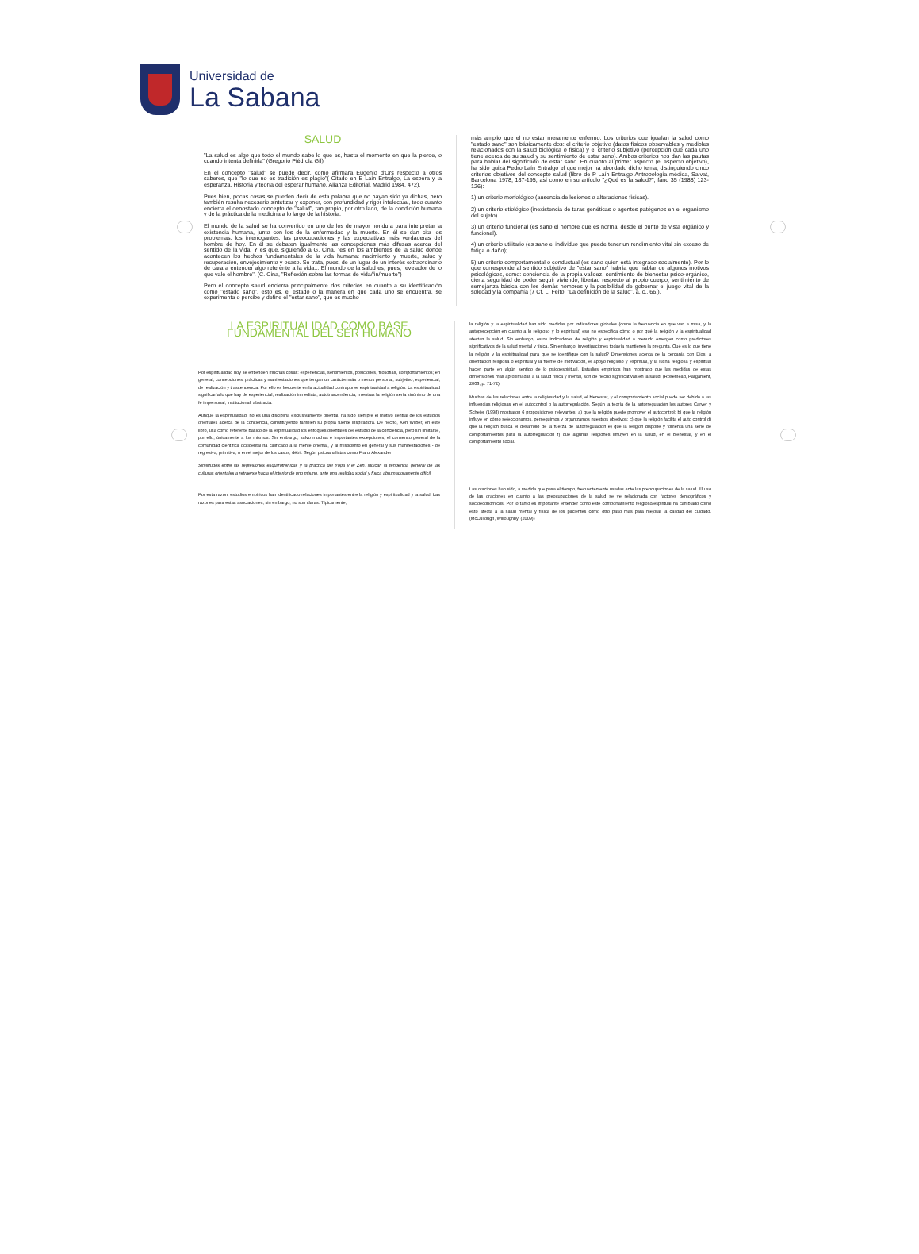Universidad de
La Sabana
SALUD
"La salud es algo que todo el mundo sabe lo que es, hasta el momento en que la pierde, o cuando intenta definirla" (Gregorio Piédrola Gil)
En el concepto "salud" se puede decir, como afirmara Eugenio d'Ors respecto a otros saberes, que "lo que no es tradición es plagio"( Citado en E Laín Entralgo, La espera y la esperanza. Historia y teoría del esperar humano, Alianza Editorial, Madrid 1984, 472).
Pues bien, pocas cosas se pueden decir de esta palabra que no hayan sido ya dichas, pero también resulta necesario sintetizar y exponer, con profundidad y rigor intelectual, todo cuanto encierra el denostado concepto de "salud", tan propio, por otro lado, de la condición humana y de la práctica de la medicina a lo largo de la historia.
El mundo de la salud se ha convertido en uno de los de mayor hondura para interpretar la existencia humana, junto con los de la enfermedad y la muerte. En él se dan cita los problemas, los interrogantes, las preocupaciones y las expectativas más verdaderas del hombre de hoy. En él se debaten igualmente las concepciones más difusas acerca del sentido de la vida. Y es que, siguiendo a G. Cina, "es en los ambientes de la salud donde acontecen los hechos fundamentales de la vida humana: nacimiento y muerte, salud y recuperación, envejecimiento y ocaso. Se trata, pues, de un lugar de un interés extraordinario de cara a entender algo referente a la vida... El mundo de la salud es, pues, revelador de lo que vale el hombre". (C. Cina, "Reflexión sobre las formas de vida/fin/muerte")
Pero el concepto salud encierra principalmente dos criterios en cuanto a su identificación como "estado sano", esto es, el estado o la manera en que cada uno se encuentra, se experimenta o percibe y define el "estar sano", que es mucho
más amplio que el no estar meramente enfermo. Los criterios que igualan la salud como "estado sano" son básicamente dos: el criterio objetivo (datos físicos observables y medibles relacionados con la salud biológica o física) y el criterio subjetivo (percepción que cada uno tiene acerca de su salud y su sentimiento de estar sano). Ambos criterios nos dan las pautas para hablar del significado de estar sano. En cuanto al primer aspecto (el aspecto objetivo), ha sido quizá Pedro Laín Entralgo el que mejor ha abordado dicho tema, distinguiendo cinco criterios objetivos del concepto salud (libro de P Laín Entralgo Antropología médica, Salvat, Barcelona 1978, 187-195, así como en su artículo "¿Qué es la salud?", fano 35 (1988) 123-126):
1) un criterio morfológico (ausencia de lesiones o alteraciones físicas).
2) un criterio etiológico (inexistencia de taras genéticas o agentes patógenos en el organismo del sujeto).
3) un criterio funcional (es sano el hombre que es normal desde el punto de vista orgánico y funcional).
4) un criterio utilitario (es sano el individuo que puede tener un rendimiento vital sin exceso de fatiga o daño);
5) un criterio comportamental o conductual (es sano quien está integrado socialmente). Por lo que corresponde al sentido subjetivo de "estar sano" habría que hablar de algunos motivos psicológicos, como: conciencia de la propia validez, sentimiento de bienestar psico-orgánico, cierta seguridad de poder seguir viviendo, libertad respecto al propio cuerpo, sentimiento de semejanza básica con los demás hombres y la posibilidad de gobernar el juego vital de la soledad y la compañía (7 Cf. L. Feito, "La definición de la salud", a. c., 66.).
LA ESPIRITUALIDAD COMO BASE FUNDAMENTAL DEL SER HUMANO
Por espiritualidad hoy se entienden muchas cosas: experiencias, sentimientos, posiciones, filosofías, comportamientos; en general, concepciones, prácticas y manifestaciones que tengan un carácter más o menos personal, subjetivo, experiencial, de realización y trascendencia. Por ello es frecuente en la actualidad contraponer espiritualidad a religión. La espiritualidad significaría lo que hay de experiencial, realización inmediata, autotrascendencia, mientras la religión sería sinónimo de una fe impersonal, institucional, abstracta.
Aunque la espiritualidad, no es una disciplina exclusivamente oriental, ha sido siempre el motivo central de los estudios orientales acerca de la conciencia, constituyendo también su propia fuente inspiradora. De hecho, Ken Wilber, en este libro, usa como referente básico de la espiritualidad los enfoques orientales del estudio de la conciencia, pero sin limitarse, por ello, únicamente a los mismos. Sin embargo, salvo muchas e importantes excepciones, el consenso general de la comunidad científica occidental ha calificado a la mente oriental, y al misticismo en general y sus manifestaciones - de regresiva, primitiva, o en el mejor de los casos, débil. Según psicoanalistas como Franz Alexander:
Similitudes entre las regresiones esquizofrénicas y la práctica del Yoga y el Zen, indican la tendencia general de las culturas orientales a retraerse hacia el interior de uno mismo, ante una realidad social y física abrumadoramente difícil.
Por esta razón; estudios empíricos han identificado relaciones importantes entre la religión y espiritualidad y la salud. Las razones para estas asociaciones, sin embargo, no son claras. Típicamente,
la religión y la espiritualidad han sido medidas por indicadores globales (como la frecuencia en que van a misa, y la autopercepción en cuanto a lo religioso y lo espiritual) eso no especifica cómo o por qué la religión y la espiritualidad afectan la salud. Sin embargo, estos indicadores de religión y espiritualidad a menudo emergen como predictores significativos de la salud mental y física. Sin embargo, investigaciones todavía mantienen la pregunta, Qué es lo que tiene la religión y la espiritualidad para que se identifique con la salud? Dimensiones acerca de la cercanía con Dios, a orientación religiosa o espiritual y la fuente de motivación, el apoyo religioso y espiritual, y la lucha religiosa y espiritual hacen parte en algún sentido de lo psicoespiritual. Estudios empíricos han mostrado que las medidas de estas dimensiones más aproximadas a la salud física y mental, son de hecho significativas en la salud. (Rosemead, Pargament, 2003, p. 71-72)
Muchas de las relaciones entre la religiosidad y la salud, el bienestar, y el comportamiento social puede ser debido a las influencias religiosas en el autocontrol o la autorregulación. Según la teoría de la autorregulación los autores Carver y Scheier (1998) mostraron 6 proposiciones relevantes: a) que la religión puede promover el autocontrol; b) que la religión influye en cómo seleccionamos, perseguimos y organizamos nuestros objetivos; c) que la religión facilita el auto control d) que la religión busca el desarrollo de la fuerza de autorregulación e) que la religión dispone y fomenta una serie de comportamientos para la autorregulación f) que algunas religiones influyen en la salud, en el bienestar, y en el comportamiento social.
Las oraciones han sido, a medida que pasa el tiempo, frecuentemente usadas ante las preocupaciones de la salud. El uso de las oraciones en cuanto a las preocupaciones de la salud se ve relacionada con factores demográficos y socioeconómicos. Por lo tanto es importante entender como éste comportamiento religioso/espiritual ha cambiado cómo esto afecta a la salud mental y física de los pacientes como otro paso más para mejorar la calidad del cuidado. (McCullough, Willoughby, (2009))